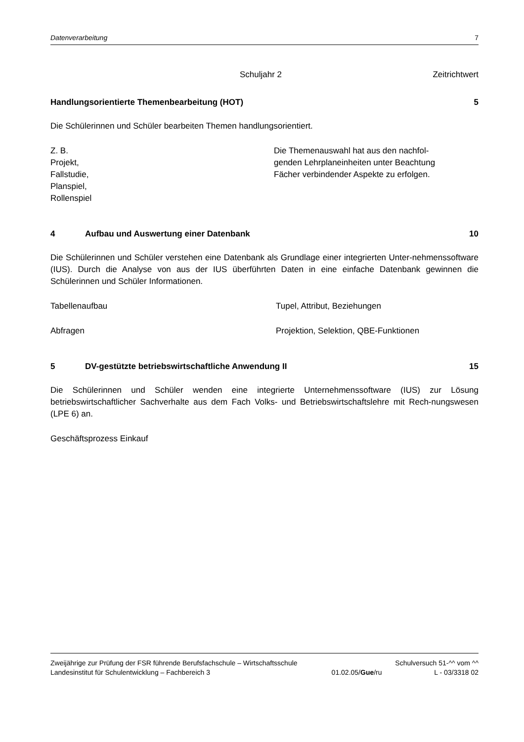Datenverarbeitung 7
Schuljahr 2 Zeitrichtwert
Handlungsorientierte Themenbearbeitung (HOT) 5
Die Schülerinnen und Schüler bearbeiten Themen handlungsorientiert.
Z. B.
Projekt,
Fallstudie,
Planspiel,
Rollenspiel
Die Themenauswahl hat aus den nachfol-
genden Lehrplaneinheiten unter Beachtung
Fächer verbindender Aspekte zu erfolgen.
4 Aufbau und Auswertung einer Datenbank 10
Die Schülerinnen und Schüler verstehen eine Datenbank als Grundlage einer integrierten Unter-nehmenssoftware (IUS). Durch die Analyse von aus der IUS überführten Daten in eine einfache Datenbank gewinnen die Schülerinnen und Schüler Informationen.
Tabellenaufbau Tupel, Attribut, Beziehungen
Abfragen Projektion, Selektion, QBE-Funktionen
5 DV-gestützte betriebswirtschaftliche Anwendung II 15
Die Schülerinnen und Schüler wenden eine integrierte Unternehmenssoftware (IUS) zur Lösung betriebswirtschaftlicher Sachverhalte aus dem Fach Volks- und Betriebswirtschaftslehre mit Rech-nungswesen (LPE 6) an.
Geschäftsprozess Einkauf
Zweijährige zur Prüfung der FSR führende Berufsfachschule – Wirtschaftsschule Schulversuch 51-^^ vom ^^
Landesinstitut für Schulentwicklung – Fachbereich 3 01.02.05/Gue/ru L - 03/3318 02